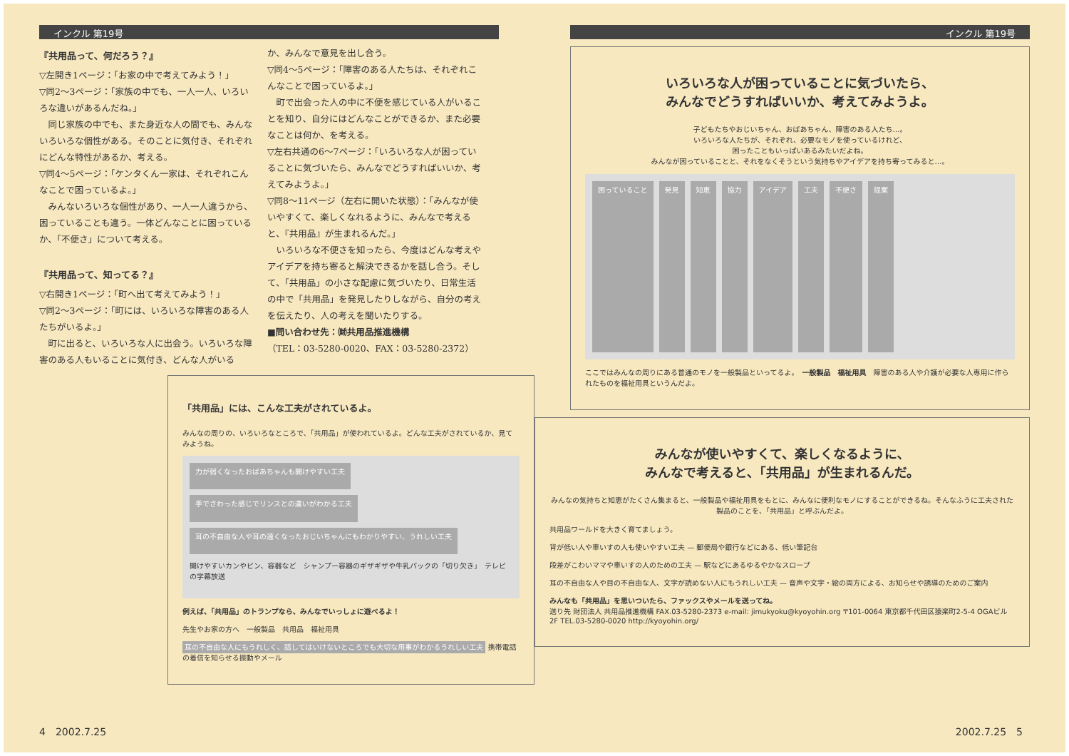インクル 第19号
『共用品って、何だろう？』
▽左開き1ページ：「お家の中で考えてみよう！」
▽同2～3ページ：「家族の中でも、一人一人、いろいろな違いがあるんだね。」
　同じ家族の中でも、また身近な人の間でも、みんないろいろな個性がある。そのことに気付き、それぞれにどんな特性があるか、考える。
▽同4～5ページ：「ケンタくん一家は、それぞれこんなことで困っているよ。」
　みんないろいろな個性があり、一人一人違うから、困っていることも違う。一体どんなことに困っているか、「不便さ」について考える。
『共用品って、知ってる？』
▽右開き1ページ：「町へ出て考えてみよう！」
▽同2～3ページ：「町には、いろいろな障害のある人たちがいるよ。」
　町に出ると、いろいろな人に出会う。いろいろな障害のある人もいることに気付き、どんな人がいる
か、みんなで意見を出し合う。
▽同4～5ページ：「障害のある人たちは、それぞれこんなことで困っているよ。」
　町で出会った人の中に不便を感じている人がいることを知り、自分にはどんなことができるか、また必要なことは何か、を考える。
▽左右共通の6～7ページ：「いろいろな人が困っていることに気づいたら、みんなでどうすればいいか、考えてみようよ。」
▽同8～11ページ（左右に開いた状態）：「みんなが使いやすくて、楽しくなれるように、みんなで考えると、『共用品』が生まれるんだ。」
　いろいろな不便さを知ったら、今度はどんな考えやアイデアを持ち寄ると解決できるかを話し合う。そして、「共用品」の小さな配慮に気づいたり、日常生活の中で「共用品」を発見したりしながら、自分の考えを伝えたり、人の考えを聞いたりする。
■問い合わせ先：㈶共用品推進機構
（TEL：03-5280-0020、FAX：03-5280-2372）
「共用品」には、こんな工夫がされているよ。
みんなの周りの、いろいろなところで、「共用品」が使われているよ。どんな工夫がされているか、見てみようね。
力が弱くなったおばあちゃんも開けやすい工夫 手でさわった感じでリンスとの違いがわかる工夫 耳の不自由な人や耳の遠くなったおじいちゃんにもわかりやすい、うれしい工夫 開けやすいカンやビン、容器など　シャンプー容器のギザギザや牛乳パックの「切り欠き」　テレビの字幕放送
例えば、「共用品」のトランプなら、みんなでいっしょに遊べるよ！
先生やお家の方へ　一般製品　共用品　福祉用具
耳の不自由な人にもうれしく、話してはいけないところでも大切な用事がわかるうれしい工夫 携帯電話の着信を知らせる振動やメール
4　2002.7.25
インクル 第19号
いろいろな人が困っていることに気づいたら、
みんなでどうすればいいか、考えてみようよ。
子どもたちやおじいちゃん、おばあちゃん、障害のある人たち…。
いろいろな人たちが、それぞれ、必要なモノを使っているけれど、
困ったこともいっぱいあるみたいだよね。
みんなが困っていることと、それをなくそうという気持ちやアイデアを持ち寄ってみると…。
困っていること 発見 知恵 協力 アイデア 工夫 不便さ 提案
ここではみんなの周りにある普通のモノを一般製品といってるよ。　一般製品　福祉用具　障害のある人や介護が必要な人専用に作られたものを福祉用具というんだよ。
みんなが使いやすくて、楽しくなるように、
みんなで考えると、「共用品」が生まれるんだ。
みんなの気持ちと知恵がたくさん集まると、一般製品や福祉用具をもとに、みんなに便利なモノにすることができるね。そんなふうに工夫された製品のことを、「共用品」と呼ぶんだよ。
共用品ワールドを大きく育てましょう。
背が低い人や車いすの人も使いやすい工夫 — 郵便局や銀行などにある、低い筆記台
段差がこわいママや車いすの人のための工夫 — 駅などにあるゆるやかなスロープ
耳の不自由な人や目の不自由な人、文字が読めない人にもうれしい工夫 — 音声や文字・絵の両方による、お知らせや誘導のためのご案内
みんなも「共用品」を思いついたら、ファックスやメールを送ってね。
送り先 財団法人 共用品推進機構 FAX.03-5280-2373 e-mail: jimukyoku@kyoyohin.org 〒101-0064 東京都千代田区猿楽町2-5-4 OGAビル2F TEL.03-5280-0020 http://kyoyohin.org/
2002.7.25　5